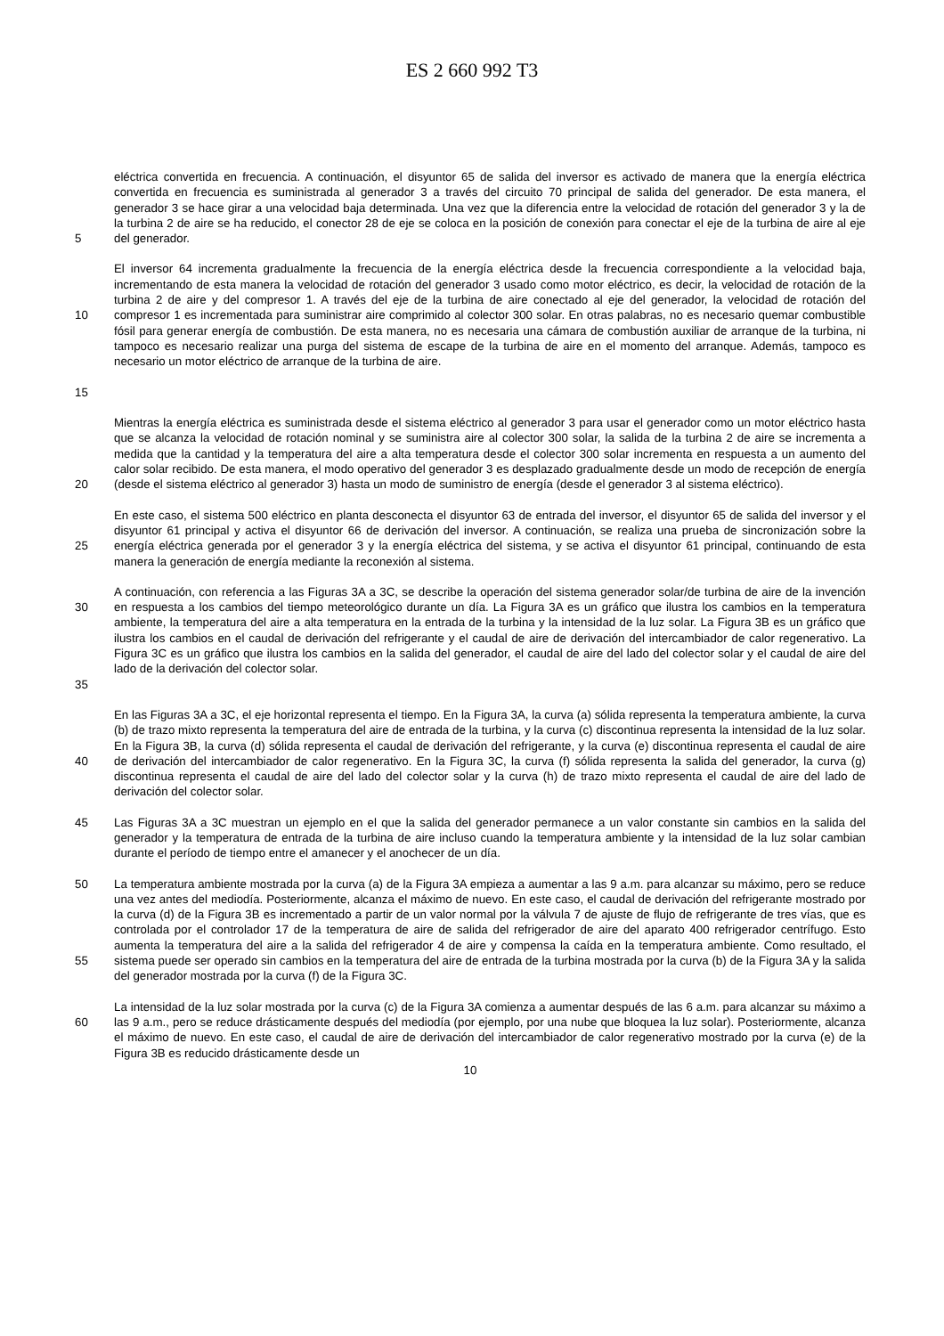ES 2 660 992 T3
5 eléctrica convertida en frecuencia. A continuación, el disyuntor 65 de salida del inversor es activado de manera que la energía eléctrica convertida en frecuencia es suministrada al generador 3 a través del circuito 70 principal de salida del generador. De esta manera, el generador 3 se hace girar a una velocidad baja determinada. Una vez que la diferencia entre la velocidad de rotación del generador 3 y la de la turbina 2 de aire se ha reducido, el conector 28 de eje se coloca en la posición de conexión para conectar el eje de la turbina de aire al eje del generador.
10
15
El inversor 64 incrementa gradualmente la frecuencia de la energía eléctrica desde la frecuencia correspondiente a la velocidad baja, incrementando de esta manera la velocidad de rotación del generador 3 usado como motor eléctrico, es decir, la velocidad de rotación de la turbina 2 de aire y del compresor 1. A través del eje de la turbina de aire conectado al eje del generador, la velocidad de rotación del compresor 1 es incrementada para suministrar aire comprimido al colector 300 solar. En otras palabras, no es necesario quemar combustible fósil para generar energía de combustión. De esta manera, no es necesaria una cámara de combustión auxiliar de arranque de la turbina, ni tampoco es necesario realizar una purga del sistema de escape de la turbina de aire en el momento del arranque. Además, tampoco es necesario un motor eléctrico de arranque de la turbina de aire.
20 Mientras la energía eléctrica es suministrada desde el sistema eléctrico al generador 3 para usar el generador como un motor eléctrico hasta que se alcanza la velocidad de rotación nominal y se suministra aire al colector 300 solar, la salida de la turbina 2 de aire se incrementa a medida que la cantidad y la temperatura del aire a alta temperatura desde el colector 300 solar incrementa en respuesta a un aumento del calor solar recibido. De esta manera, el modo operativo del generador 3 es desplazado gradualmente desde un modo de recepción de energía (desde el sistema eléctrico al generador 3) hasta un modo de suministro de energía (desde el generador 3 al sistema eléctrico).
25 En este caso, el sistema 500 eléctrico en planta desconecta el disyuntor 63 de entrada del inversor, el disyuntor 65 de salida del inversor y el disyuntor 61 principal y activa el disyuntor 66 de derivación del inversor. A continuación, se realiza una prueba de sincronización sobre la energía eléctrica generada por el generador 3 y la energía eléctrica del sistema, y se activa el disyuntor 61 principal, continuando de esta manera la generación de energía mediante la reconexión al sistema.
30
35
A continuación, con referencia a las Figuras 3A a 3C, se describe la operación del sistema generador solar/de turbina de aire de la invención en respuesta a los cambios del tiempo meteorológico durante un día. La Figura 3A es un gráfico que ilustra los cambios en la temperatura ambiente, la temperatura del aire a alta temperatura en la entrada de la turbina y la intensidad de la luz solar. La Figura 3B es un gráfico que ilustra los cambios en el caudal de derivación del refrigerante y el caudal de aire de derivación del intercambiador de calor regenerativo. La Figura 3C es un gráfico que ilustra los cambios en la salida del generador, el caudal de aire del lado del colector solar y el caudal de aire del lado de la derivación del colector solar.
40 En las Figuras 3A a 3C, el eje horizontal representa el tiempo. En la Figura 3A, la curva (a) sólida representa la temperatura ambiente, la curva (b) de trazo mixto representa la temperatura del aire de entrada de la turbina, y la curva (c) discontinua representa la intensidad de la luz solar. En la Figura 3B, la curva (d) sólida representa el caudal de derivación del refrigerante, y la curva (e) discontinua representa el caudal de aire de derivación del intercambiador de calor regenerativo. En la Figura 3C, la curva (f) sólida representa la salida del generador, la curva (g) discontinua representa el caudal de aire del lado del colector solar y la curva (h) de trazo mixto representa el caudal de aire del lado de derivación del colector solar.
45 Las Figuras 3A a 3C muestran un ejemplo en el que la salida del generador permanece a un valor constante sin cambios en la salida del generador y la temperatura de entrada de la turbina de aire incluso cuando la temperatura ambiente y la intensidad de la luz solar cambian durante el período de tiempo entre el amanecer y el anochecer de un día.
50
55
La temperatura ambiente mostrada por la curva (a) de la Figura 3A empieza a aumentar a las 9 a.m. para alcanzar su máximo, pero se reduce una vez antes del mediodía. Posteriormente, alcanza el máximo de nuevo. En este caso, el caudal de derivación del refrigerante mostrado por la curva (d) de la Figura 3B es incrementado a partir de un valor normal por la válvula 7 de ajuste de flujo de refrigerante de tres vías, que es controlada por el controlador 17 de la temperatura de aire de salida del refrigerador de aire del aparato 400 refrigerador centrífugo. Esto aumenta la temperatura del aire a la salida del refrigerador 4 de aire y compensa la caída en la temperatura ambiente. Como resultado, el sistema puede ser operado sin cambios en la temperatura del aire de entrada de la turbina mostrada por la curva (b) de la Figura 3A y la salida del generador mostrada por la curva (f) de la Figura 3C.
60 La intensidad de la luz solar mostrada por la curva (c) de la Figura 3A comienza a aumentar después de las 6 a.m. para alcanzar su máximo a las 9 a.m., pero se reduce drásticamente después del mediodía (por ejemplo, por una nube que bloquea la luz solar). Posteriormente, alcanza el máximo de nuevo. En este caso, el caudal de aire de derivación del intercambiador de calor regenerativo mostrado por la curva (e) de la Figura 3B es reducido drásticamente desde un
10